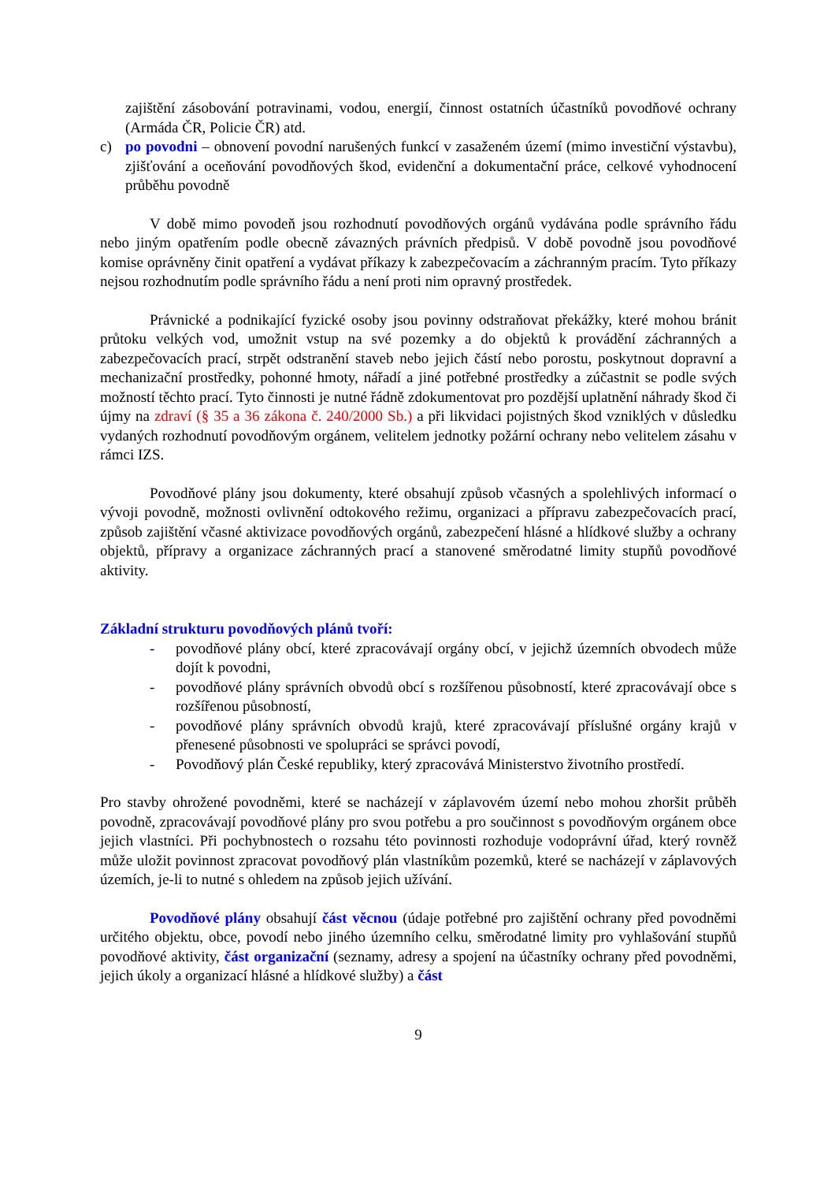zajištění zásobování potravinami, vodou, energií, činnost ostatních účastníků povodňové ochrany (Armáda ČR, Policie ČR) atd.
c) po povodni – obnovení povodní narušených funkcí v zasaženém území (mimo investiční výstavbu), zjišťování a oceňování povodňových škod, evidenční a dokumentační práce, celkové vyhodnocení průběhu povodně
V době mimo povodeň jsou rozhodnutí povodňových orgánů vydávána podle správního řádu nebo jiným opatřením podle obecně závazných právních předpisů. V době povodně jsou povodňové komise oprávněny činit opatření a vydávat příkazy k zabezpečovacím a záchranným pracím. Tyto příkazy nejsou rozhodnutím podle správního řádu a není proti nim opravný prostředek.
Právnické a podnikající fyzické osoby jsou povinny odstraňovat překážky, které mohou bránit průtoku velkých vod, umožnit vstup na své pozemky a do objektů k provádění záchranných a zabezpečovacích prací, strpět odstranění staveb nebo jejich částí nebo porostu, poskytnout dopravní a mechanizační prostředky, pohonné hmoty, nářadí a jiné potřebné prostředky a zúčastnit se podle svých možností těchto prací. Tyto činnosti je nutné řádně zdokumentovat pro pozdější uplatnění náhrady škod či újmy na zdraví (§ 35 a 36 zákona č. 240/2000 Sb.) a při likvidaci pojistných škod vzniklých v důsledku vydaných rozhodnutí povodňovým orgánem, velitelem jednotky požární ochrany nebo velitelem zásahu v rámci IZS.
Povodňové plány jsou dokumenty, které obsahují způsob včasných a spolehlivých informací o vývoji povodně, možnosti ovlivnění odtokového režimu, organizaci a přípravu zabezpečovacích prací, způsob zajištění včasné aktivizace povodňových orgánů, zabezpečení hlásné a hlídkové služby a ochrany objektů, přípravy a organizace záchranných prací a stanovené směrodatné limity stupňů povodňové aktivity.
Základní strukturu povodňových plánů tvoří:
- povodňové plány obcí, které zpracovávají orgány obcí, v jejichž územních obvodech může dojít k povodni,
- povodňové plány správních obvodů obcí s rozšířenou působností, které zpracovávají obce s rozšířenou působností,
- povodňové plány správních obvodů krajů, které zpracovávají příslušné orgány krajů v přenesené působnosti ve spolupráci se správci povodí,
- Povodňový plán České republiky, který zpracovává Ministerstvo životního prostředí.
Pro stavby ohrožené povodněmi, které se nacházejí v záplavovém území nebo mohou zhoršit průběh povodně, zpracovávají povodňové plány pro svou potřebu a pro součinnost s povodňovým orgánem obce jejich vlastníci. Při pochybnostech o rozsahu této povinnosti rozhoduje vodoprávní úřad, který rovněž může uložit povinnost zpracovat povodňový plán vlastníkům pozemků, které se nacházejí v záplavových územích, je-li to nutné s ohledem na způsob jejich užívání.
Povodňové plány obsahují část věcnou (údaje potřebné pro zajištění ochrany před povodněmi určitého objektu, obce, povodí nebo jiného územního celku, směrodatné limity pro vyhlašování stupňů povodňové aktivity, část organizační (seznamy, adresy a spojení na účastníky ochrany před povodněmi, jejich úkoly a organizací hlásné a hlídkové služby) a část
9